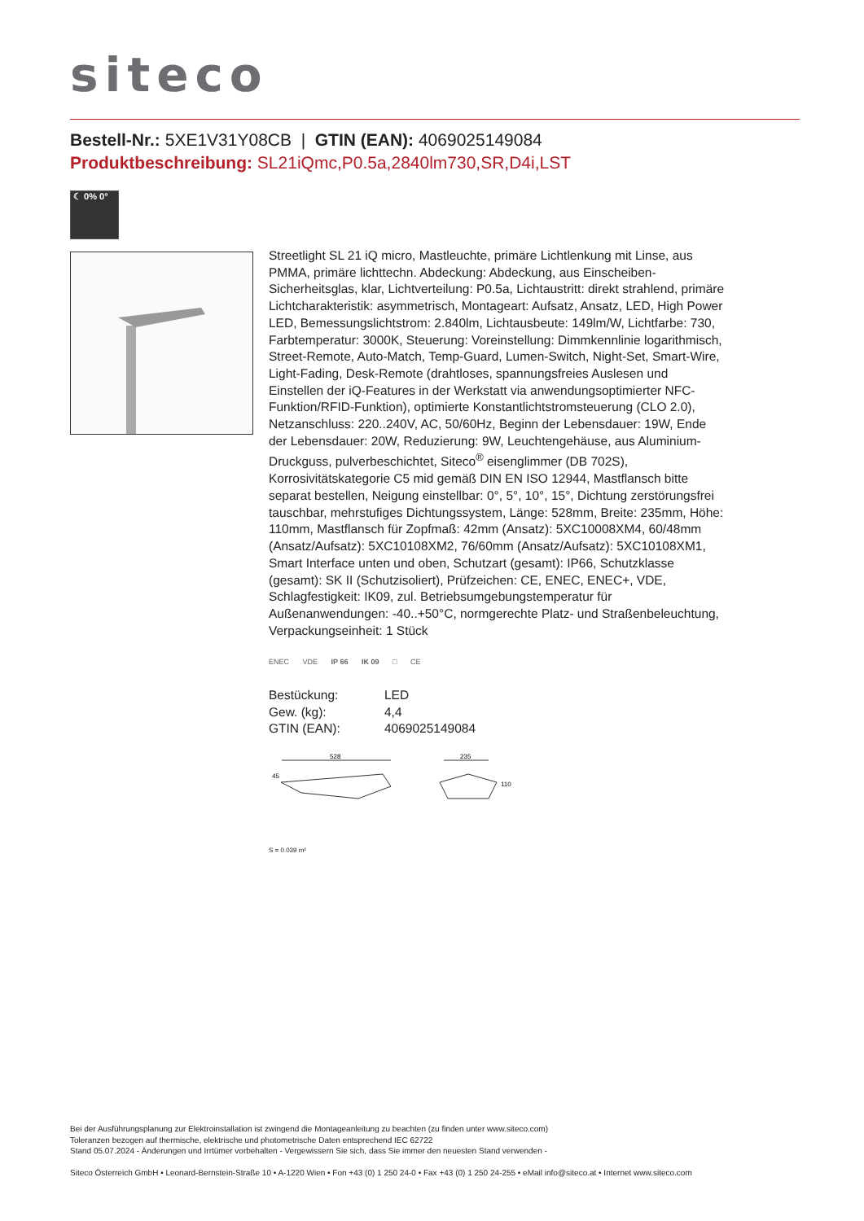siteco
Bestell-Nr.: 5XE1V31Y08CB | GTIN (EAN): 4069025149084
Produktbeschreibung: SL21iQmc,P0.5a,2840lm730,SR,D4i,LST
☾ 0% 0°
Streetlight SL 21 iQ micro, Mastleuchte, primäre Lichtlenkung mit Linse, aus PMMA, primäre lichttechn. Abdeckung: Abdeckung, aus Einscheiben-Sicherheitsglas, klar, Lichtverteilung: P0.5a, Lichtaustritt: direkt strahlend, primäre Lichtcharakteristik: asymmetrisch, Montageart: Aufsatz, Ansatz, LED, High Power LED, Bemessungslichtstrom: 2.840lm, Lichtausbeute: 149lm/W, Lichtfarbe: 730, Farbtemperatur: 3000K, Steuerung: Voreinstellung: Dimmkennlinie logarithmisch, Street-Remote, Auto-Match, Temp-Guard, Lumen-Switch, Night-Set, Smart-Wire, Light-Fading, Desk-Remote (drahtloses, spannungsfreies Auslesen und Einstellen der iQ-Features in der Werkstatt via anwendungsoptimierter NFC-Funktion/RFID-Funktion), optimierte Konstantlichtstromsteuerung (CLO 2.0), Netzanschluss: 220..240V, AC, 50/60Hz, Beginn der Lebensdauer: 19W, Ende der Lebensdauer: 20W, Reduzierung: 9W, Leuchtengehäuse, aus Aluminium-Druckguss, pulverbeschichtet, Siteco<sup>®</sup> eisenglimmer (DB 702S), Korrosivitätskategorie C5 mid gemäß DIN EN ISO 12944, Mastflansch bitte separat bestellen, Neigung einstellbar: 0°, 5°, 10°, 15°, Dichtung zerstörungsfrei tauschbar, mehrstufiges Dichtungssystem, Länge: 528mm, Breite: 235mm, Höhe: 110mm, Mastflansch für Zopfmaß: 42mm (Ansatz): 5XC10008XM4, 60/48mm (Ansatz/Aufsatz): 5XC10108XM2, 76/60mm (Ansatz/Aufsatz): 5XC10108XM1, Smart Interface unten und oben, Schutzart (gesamt): IP66, Schutzklasse (gesamt): SK II (Schutzisoliert), Prüfzeichen: CE, ENEC, ENEC+, VDE, Schlagfestigkeit: IK09, zul. Betriebsumgebungstemperatur für Außenanwendungen: -40..+50°C, normgerechte Platz- und Straßenbeleuchtung, Verpackungseinheit: 1 Stück
ENEC VDE IP 66 IK 09 □ CE
| Bestückung: | LED |
| Gew. (kg): | 4,4 |
| GTIN (EAN): | 4069025149084 |
528
235
45
110
S = 0.039 m²
Bei der Ausführungsplanung zur Elektroinstallation ist zwingend die Montageanleitung zu beachten (zu finden unter www.siteco.com)
Toleranzen bezogen auf thermische, elektrische und photometrische Daten entsprechend IEC 62722
Stand 05.07.2024 - Änderungen und Irrtümer vorbehalten - Vergewissern Sie sich, dass Sie immer den neuesten Stand verwenden -
Siteco Österreich GmbH • Leonard-Bernstein-Straße 10 • A-1220 Wien • Fon +43 (0) 1 250 24-0 • Fax +43 (0) 1 250 24-255 • eMail info@siteco.at • Internet www.siteco.com